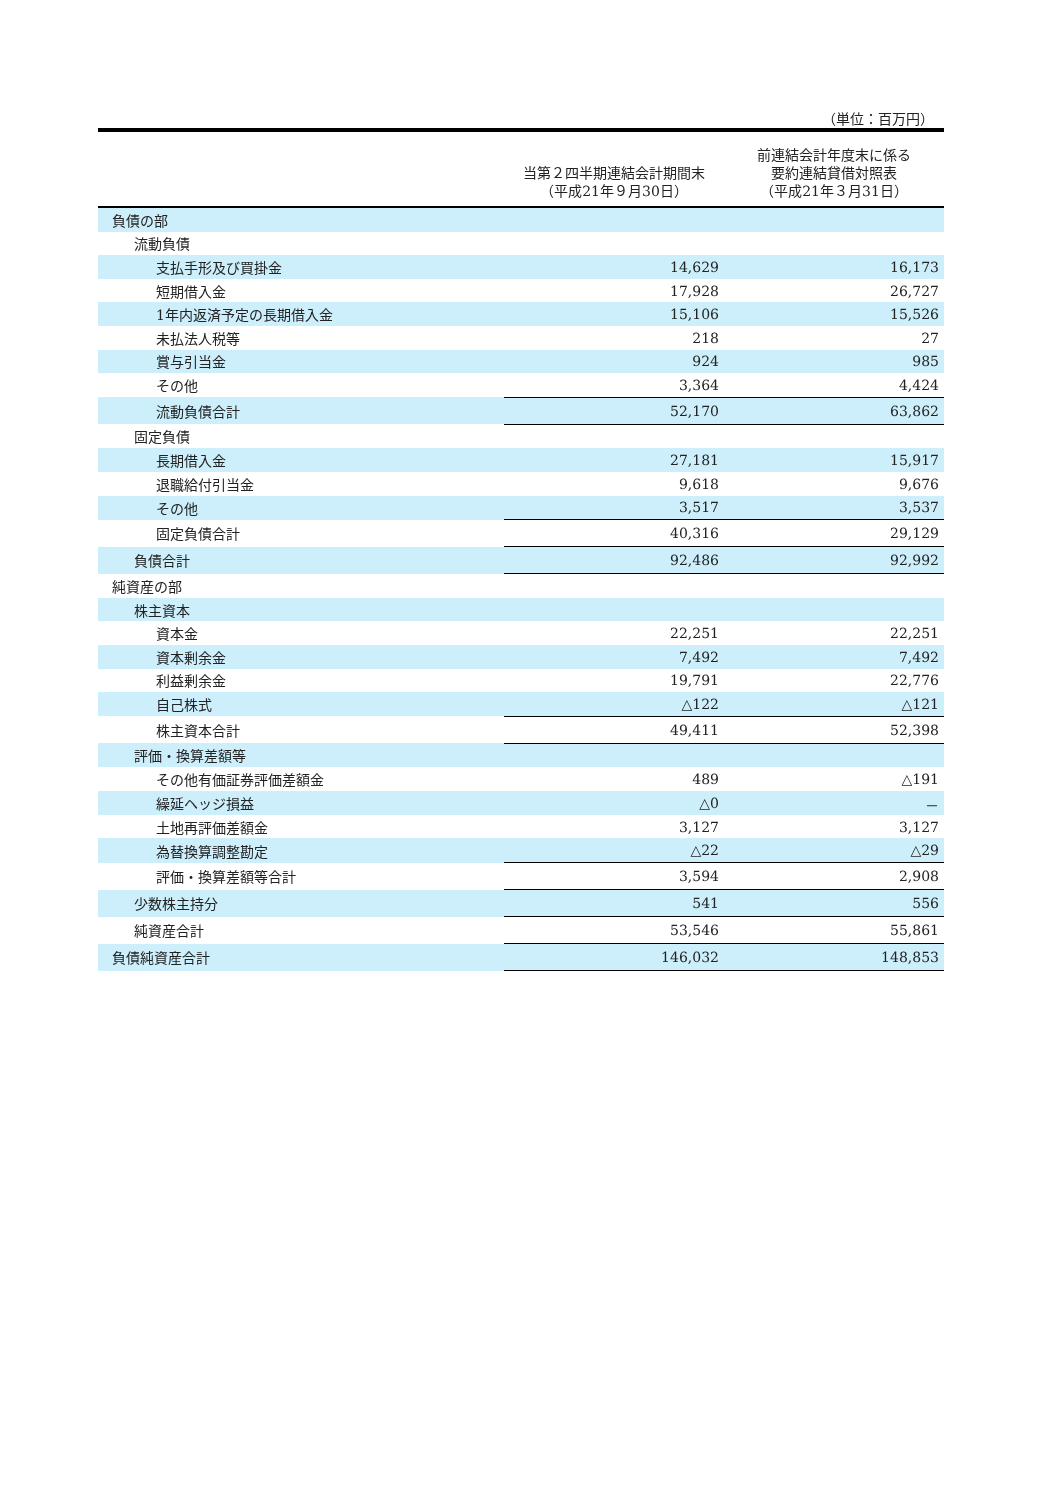（単位：百万円）
| | 当第２四半期連結会計期間末 （平成21年９月30日） | 前連結会計年度末に係る 要約連結貸借対照表 （平成21年３月31日） |
| --- | --- | --- |
| 負債の部 | | |
| 流動負債 | | |
| 支払手形及び買掛金 | 14,629 | 16,173 |
| 短期借入金 | 17,928 | 26,727 |
| 1年内返済予定の長期借入金 | 15,106 | 15,526 |
| 未払法人税等 | 218 | 27 |
| 賞与引当金 | 924 | 985 |
| その他 | 3,364 | 4,424 |
| 流動負債合計 | 52,170 | 63,862 |
| 固定負債 | | |
| 長期借入金 | 27,181 | 15,917 |
| 退職給付引当金 | 9,618 | 9,676 |
| その他 | 3,517 | 3,537 |
| 固定負債合計 | 40,316 | 29,129 |
| 負債合計 | 92,486 | 92,992 |
| 純資産の部 | | |
| 株主資本 | | |
| 資本金 | 22,251 | 22,251 |
| 資本剰余金 | 7,492 | 7,492 |
| 利益剰余金 | 19,791 | 22,776 |
| 自己株式 | △122 | △121 |
| 株主資本合計 | 49,411 | 52,398 |
| 評価・換算差額等 | | |
| その他有価証券評価差額金 | 489 | △191 |
| 繰延ヘッジ損益 | △0 | － |
| 土地再評価差額金 | 3,127 | 3,127 |
| 為替換算調整勘定 | △22 | △29 |
| 評価・換算差額等合計 | 3,594 | 2,908 |
| 少数株主持分 | 541 | 556 |
| 純資産合計 | 53,546 | 55,861 |
| 負債純資産合計 | 146,032 | 148,853 |